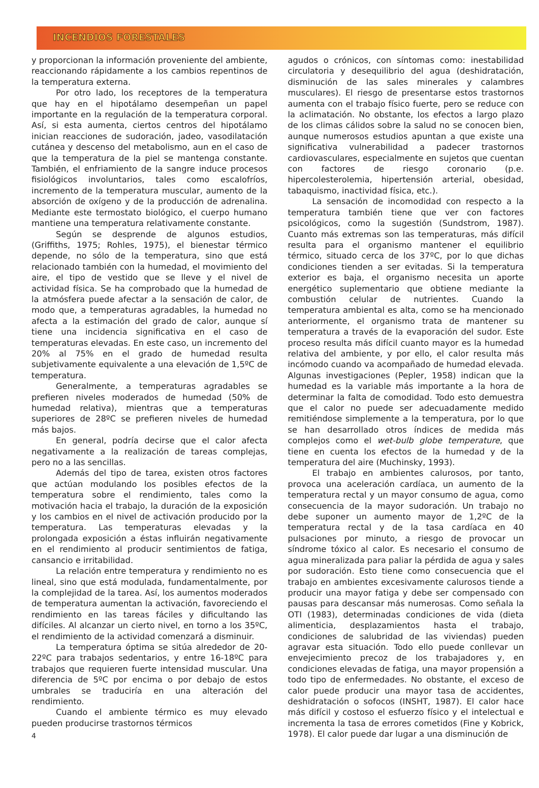INCENDIOS FORESTALES
y proporcionan la información proveniente del ambiente, reaccionando rápidamente a los cambios repentinos de la temperatura externa.
Por otro lado, los receptores de la temperatura que hay en el hipotálamo desempeñan un papel importante en la regulación de la temperatura corporal. Así, si esta aumenta, ciertos centros del hipotálamo inician reacciones de sudoración, jadeo, vasodilatación cutánea y descenso del metabolismo, aun en el caso de que la temperatura de la piel se mantenga constante. También, el enfriamiento de la sangre induce procesos fisiológicos involuntarios, tales como escalofríos, incremento de la temperatura muscular, aumento de la absorción de oxígeno y de la producción de adrenalina. Mediante este termostato biológico, el cuerpo humano mantiene una temperatura relativamente constante.
Según se desprende de algunos estudios, (Griffiths, 1975; Rohles, 1975), el bienestar térmico depende, no sólo de la temperatura, sino que está relacionado también con la humedad, el movimiento del aire, el tipo de vestido que se lleve y el nivel de actividad física. Se ha comprobado que la humedad de la atmósfera puede afectar a la sensación de calor, de modo que, a temperaturas agradables, la humedad no afecta a la estimación del grado de calor, aunque sí tiene una incidencia significativa en el caso de temperaturas elevadas. En este caso, un incremento del 20% al 75% en el grado de humedad resulta subjetivamente equivalente a una elevación de 1,5ºC de temperatura.
Generalmente, a temperaturas agradables se prefieren niveles moderados de humedad (50% de humedad relativa), mientras que a temperaturas superiores de 28ºC se prefieren niveles de humedad más bajos.
En general, podría decirse que el calor afecta negativamente a la realización de tareas complejas, pero no a las sencillas.
Además del tipo de tarea, existen otros factores que actúan modulando los posibles efectos de la temperatura sobre el rendimiento, tales como la motivación hacia el trabajo, la duración de la exposición y los cambios en el nivel de activación producido por la temperatura. Las temperaturas elevadas y la prolongada exposición a éstas influirán negativamente en el rendimiento al producir sentimientos de fatiga, cansancio e irritabilidad.
La relación entre temperatura y rendimiento no es lineal, sino que está modulada, fundamentalmente, por la complejidad de la tarea. Así, los aumentos moderados de temperatura aumentan la activación, favoreciendo el rendimiento en las tareas fáciles y dificultando las difíciles. Al alcanzar un cierto nivel, en torno a los 35ºC, el rendimiento de la actividad comenzará a disminuir.
La temperatura óptima se sitúa alrededor de 20-22ºC para trabajos sedentarios, y entre 16-18ºC para trabajos que requieren fuerte intensidad muscular. Una diferencia de 5ºC por encima o por debajo de estos umbrales se traduciría en una alteración del rendimiento.
Cuando el ambiente térmico es muy elevado pueden producirse trastornos térmicos
4
agudos o crónicos, con síntomas como: inestabilidad circulatoria y desequilibrio del agua (deshidratación, disminución de las sales minerales y calambres musculares). El riesgo de presentarse estos trastornos aumenta con el trabajo físico fuerte, pero se reduce con la aclimatación. No obstante, los efectos a largo plazo de los climas cálidos sobre la salud no se conocen bien, aunque numerosos estudios apuntan a que existe una significativa vulnerabilidad a padecer trastornos cardiovasculares, especialmente en sujetos que cuentan con factores de riesgo coronario (p.e. hipercolesterolemia, hipertensión arterial, obesidad, tabaquismo, inactividad física, etc.).
La sensación de incomodidad con respecto a la temperatura también tiene que ver con factores psicológicos, como la sugestión (Sundstrom, 1987). Cuanto más extremas son las temperaturas, más difícil resulta para el organismo mantener el equilibrio térmico, situado cerca de los 37ºC, por lo que dichas condiciones tienden a ser evitadas. Si la temperatura exterior es baja, el organismo necesita un aporte energético suplementario que obtiene mediante la combustión celular de nutrientes. Cuando la temperatura ambiental es alta, como se ha mencionado anteriormente, el organismo trata de mantener su temperatura a través de la evaporación del sudor. Este proceso resulta más difícil cuanto mayor es la humedad relativa del ambiente, y por ello, el calor resulta más incómodo cuando va acompañado de humedad elevada. Algunas investigaciones (Pepler, 1958) indican que la humedad es la variable más importante a la hora de determinar la falta de comodidad. Todo esto demuestra que el calor no puede ser adecuadamente medido remitiéndose simplemente a la temperatura, por lo que se han desarrollado otros índices de medida más complejos como el wet-bulb globe temperature, que tiene en cuenta los efectos de la humedad y de la temperatura del aire (Muchinsky, 1993).
El trabajo en ambientes calurosos, por tanto, provoca una aceleración cardíaca, un aumento de la temperatura rectal y un mayor consumo de agua, como consecuencia de la mayor sudoración. Un trabajo no debe suponer un aumento mayor de 1,2ºC de la temperatura rectal y de la tasa cardíaca en 40 pulsaciones por minuto, a riesgo de provocar un síndrome tóxico al calor. Es necesario el consumo de agua mineralizada para paliar la pérdida de agua y sales por sudoración. Esto tiene como consecuencia que el trabajo en ambientes excesivamente calurosos tiende a producir una mayor fatiga y debe ser compensado con pausas para descansar más numerosas. Como señala la OTI (1983), determinadas condiciones de vida (dieta alimenticia, desplazamientos hasta el trabajo, condiciones de salubridad de las viviendas) pueden agravar esta situación. Todo ello puede conllevar un envejecimiento precoz de los trabajadores y, en condiciones elevadas de fatiga, una mayor propensión a todo tipo de enfermedades. No obstante, el exceso de calor puede producir una mayor tasa de accidentes, deshidratación o sofocos (INSHT, 1987). El calor hace más difícil y costoso el esfuerzo físico y el intelectual e incrementa la tasa de errores cometidos (Fine y Kobrick, 1978). El calor puede dar lugar a una disminución de